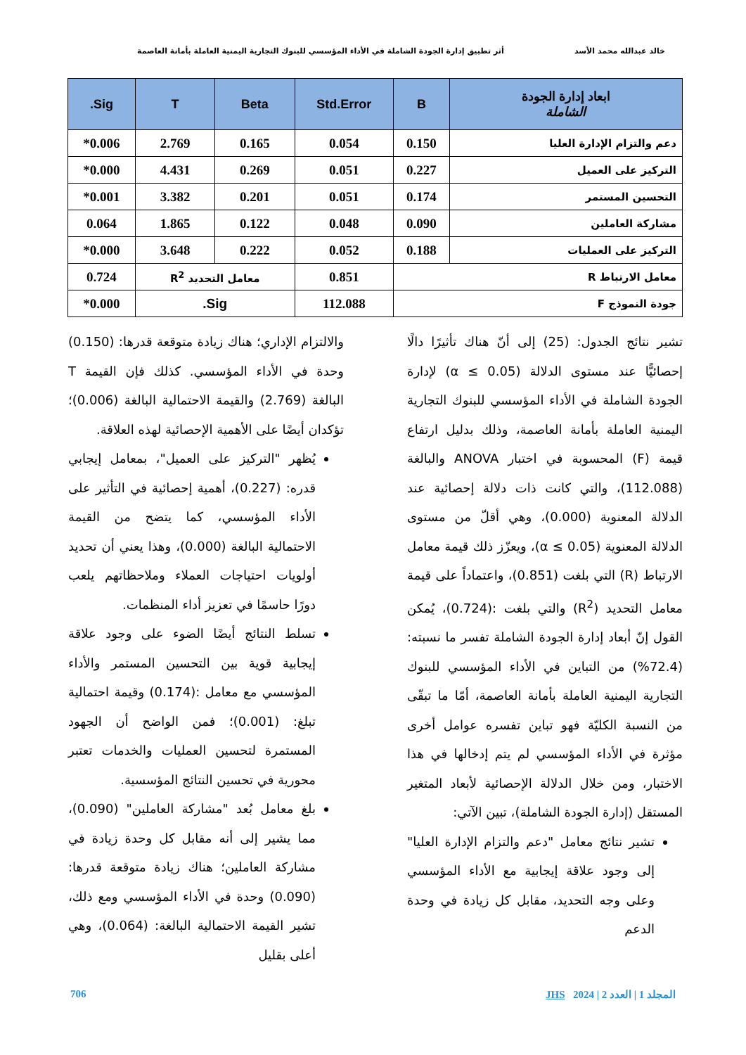خالد عبدالله محمد الأسد أثر تطبيق إدارة الجودة الشاملة في الأداء المؤسسي للبنوك التجارية اليمنية العاملة بأمانة العاصمة
| ابعاد إدارة الجودة الشاملة | B | Std.Error | Beta | T | Sig. |
| --- | --- | --- | --- | --- | --- |
| دعم والتزام الإدارة العليا | 0.150 | 0.054 | 0.165 | 2.769 | 0.006* |
| التركيز على العميل | 0.227 | 0.051 | 0.269 | 4.431 | 0.000* |
| التحسين المستمر | 0.174 | 0.051 | 0.201 | 3.382 | 0.001* |
| مشاركة العاملين | 0.090 | 0.048 | 0.122 | 1.865 | 0.064 |
| التركيز على العمليات | 0.188 | 0.052 | 0.222 | 3.648 | 0.000* |
| معامل الارتباط R | | 0.851 | معامل التحديد R<sup>2</sup> | | 0.724 |
| جودة النموذج F | | 112.088 | Sig. | | 0.000* |
تشير نتائج الجدول: (25) إلى أنّ هناك تأثيرًا دالًا إحصائيًّا عند مستوى الدلالة (α ≤ 0.05) لإدارة الجودة الشاملة في الأداء المؤسسي للبنوك التجارية اليمنية العاملة بأمانة العاصمة، وذلك بدليل ارتفاع قيمة (F) المحسوبة في اختبار ANOVA والبالغة (112.088)، والتي كانت ذات دلالة إحصائية عند الدلالة المعنوية (0.000)، وهي أقلّ من مستوى الدلالة المعنوية (α ≤ 0.05)، ويعزّز ذلك قيمة معامل الارتباط (R) التي بلغت (0.851)، واعتماداً على قيمة معامل التحديد (R<sup>2</sup>) والتي بلغت :(0.724)، يُمكن القول إنّ أبعاد إدارة الجودة الشاملة تفسر ما نسبته: (72.4%) من التباين في الأداء المؤسسي للبنوك التجارية اليمنية العاملة بأمانة العاصمة، أمّا ما تبقّى من النسبة الكليّة فهو تباين تفسره عوامل أخرى مؤثرة في الأداء المؤسسي لم يتم إدخالها في هذا الاختبار، ومن خلال الدلالة الإحصائية لأبعاد المتغير المستقل (إدارة الجودة الشاملة)، تبين الآتي:
تشير نتائج معامل "دعم والتزام الإدارة العليا" إلى وجود علاقة إيجابية مع الأداء المؤسسي وعلى وجه التحديد، مقابل كل زيادة في وحدة الدعم
والالتزام الإداري؛ هناك زيادة متوقعة قدرها: (0.150) وحدة في الأداء المؤسسي. كذلك فإن القيمة T البالغة (2.769) والقيمة الاحتمالية البالغة (0.006)؛ تؤكدان أيضًا على الأهمية الإحصائية لهذه العلاقة.
يُظهر "التركيز على العميل"، بمعامل إيجابي قدره: (0.227)، أهمية إحصائية في التأثير على الأداء المؤسسي، كما يتضح من القيمة الاحتمالية البالغة (0.000)، وهذا يعني أن تحديد أولويات احتياجات العملاء وملاحظاتهم يلعب دورًا حاسمًا في تعزيز أداء المنظمات.
تسلط النتائج أيضًا الضوء على وجود علاقة إيجابية قوية بين التحسين المستمر والأداء المؤسسي مع معامل :(0.174) وقيمة احتمالية تبلغ: (0.001)؛ فمن الواضح أن الجهود المستمرة لتحسين العمليات والخدمات تعتبر محورية في تحسين النتائج المؤسسية.
بلغ معامل بُعد "مشاركة العاملين" (0.090)، مما يشير إلى أنه مقابل كل وحدة زيادة في مشاركة العاملين؛ هناك زيادة متوقعة قدرها: (0.090) وحدة في الأداء المؤسسي ومع ذلك، تشير القيمة الاحتمالية البالغة: (0.064)، وهي أعلى بقليل
706 JHS المجلد 1 | العدد 2 | 2024